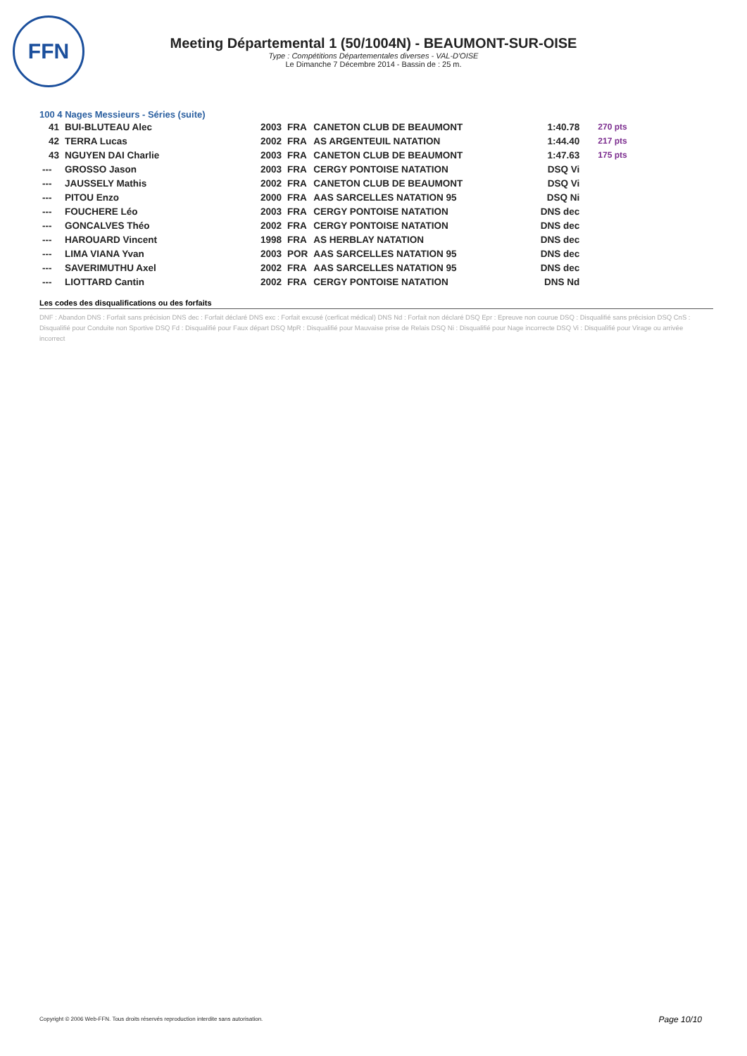FFN
Meeting Départemental 1 (50/1004N) - BEAUMONT-SUR-OISE
Type : Compétitions Départementales diverses - VAL-D'OISE
Le Dimanche 7 Décembre 2014 - Bassin de : 25 m.
100 4 Nages Messieurs - Séries (suite)
| 41 | BUI-BLUTEAU Alec | 2003 | FRA | CANETON CLUB DE BEAUMONT | 1:40.78 | 270 pts |
| 42 | TERRA Lucas | 2002 | FRA | AS ARGENTEUIL NATATION | 1:44.40 | 217 pts |
| 43 | NGUYEN DAI Charlie | 2003 | FRA | CANETON CLUB DE BEAUMONT | 1:47.63 | 175 pts |
| --- | GROSSO Jason | 2003 | FRA | CERGY PONTOISE NATATION | DSQ Vi | |
| --- | JAUSSELY Mathis | 2002 | FRA | CANETON CLUB DE BEAUMONT | DSQ Vi | |
| --- | PITOU Enzo | 2000 | FRA | AAS SARCELLES NATATION 95 | DSQ Ni | |
| --- | FOUCHERE Léo | 2003 | FRA | CERGY PONTOISE NATATION | DNS dec | |
| --- | GONCALVES Théo | 2002 | FRA | CERGY PONTOISE NATATION | DNS dec | |
| --- | HAROUARD Vincent | 1998 | FRA | AS HERBLAY NATATION | DNS dec | |
| --- | LIMA VIANA Yvan | 2003 | POR | AAS SARCELLES NATATION 95 | DNS dec | |
| --- | SAVERIMUTHU Axel | 2002 | FRA | AAS SARCELLES NATATION 95 | DNS dec | |
| --- | LIOTTARD Cantin | 2002 | FRA | CERGY PONTOISE NATATION | DNS Nd | |
Les codes des disqualifications ou des forfaits
DNF : Abandon DNS : Forfait sans précision DNS dec : Forfait déclaré DNS exc : Forfait excusé (cerficat médical) DNS Nd : Forfait non déclaré DSQ Epr : Epreuve non courue DSQ : Disqualifié sans précision DSQ CnS : Disqualifié pour Conduite non Sportive DSQ Fd : Disqualifié pour Faux départ DSQ MpR : Disqualifié pour Mauvaise prise de Relais DSQ Ni : Disqualifié pour Nage incorrecte DSQ Vi : Disqualifié pour Virage ou arrivée incorrect
Copyright © 2006 Web-FFN. Tous droits réservés reproduction interdite sans autorisation.
Page 10/10